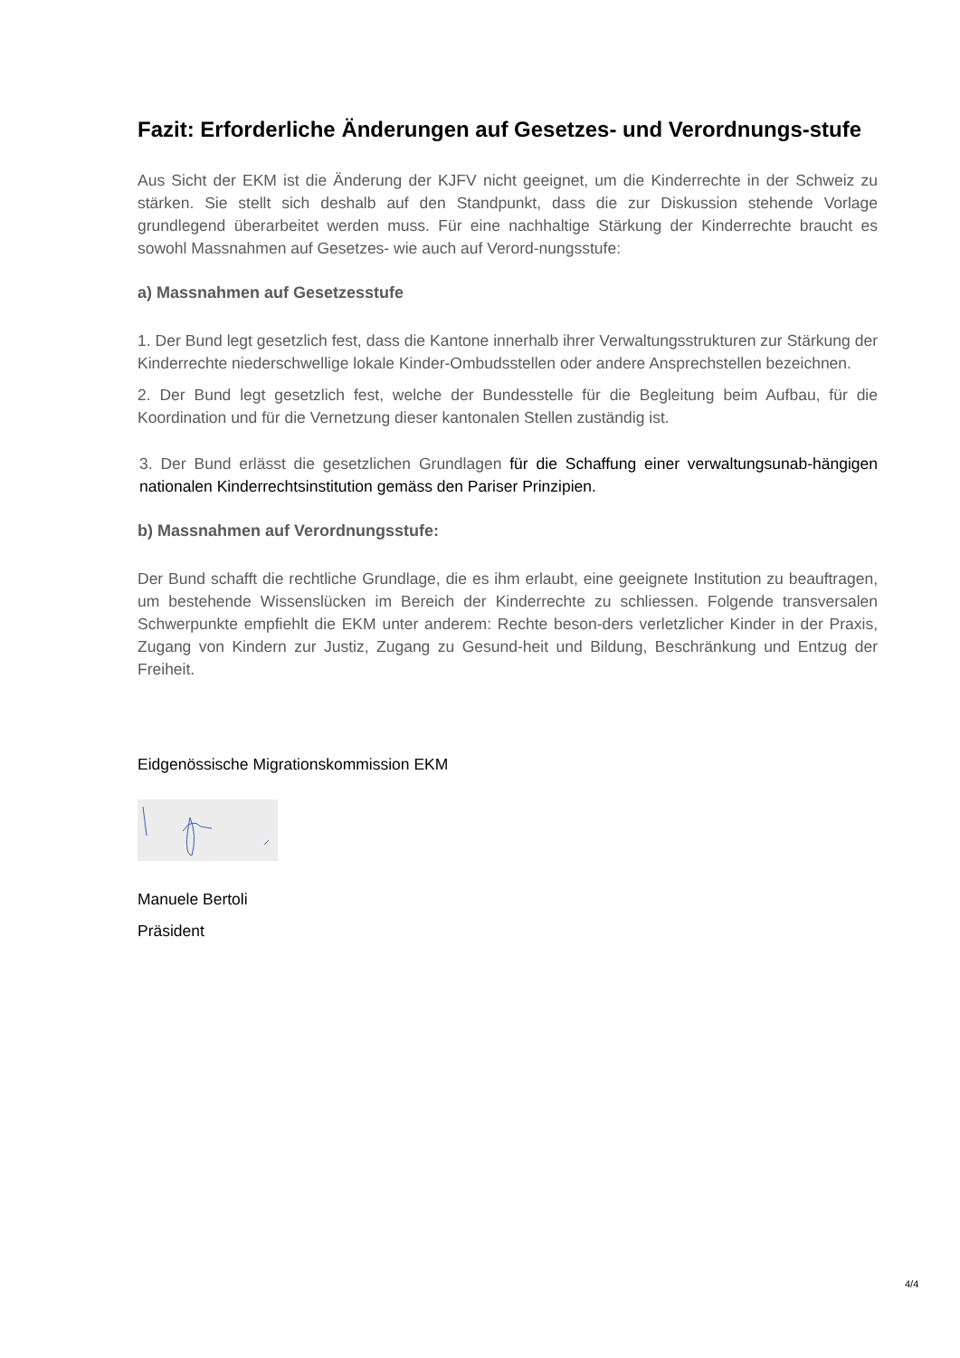Fazit: Erforderliche Änderungen auf Gesetzes- und Verordnungs-stufe
Aus Sicht der EKM ist die Änderung der KJFV nicht geeignet, um die Kinderrechte in der Schweiz zu stärken. Sie stellt sich deshalb auf den Standpunkt, dass die zur Diskussion stehende Vorlage grundlegend überarbeitet werden muss. Für eine nachhaltige Stärkung der Kinderrechte braucht es sowohl Massnahmen auf Gesetzes- wie auch auf Verord-nungsstufe:
a) Massnahmen auf Gesetzesstufe
1. Der Bund legt gesetzlich fest, dass die Kantone innerhalb ihrer Verwaltungsstrukturen zur Stärkung der Kinderrechte niederschwellige lokale Kinder-Ombudsstellen oder andere Ansprechstellen bezeichnen.
2. Der Bund legt gesetzlich fest, welche der Bundesstelle für die Begleitung beim Aufbau, für die Koordination und für die Vernetzung dieser kantonalen Stellen zuständig ist.
3. Der Bund erlässt die gesetzlichen Grundlagen für die Schaffung einer verwaltungsunab-hängigen nationalen Kinderrechtsinstitution gemäss den Pariser Prinzipien.
b) Massnahmen auf Verordnungsstufe:
Der Bund schafft die rechtliche Grundlage, die es ihm erlaubt, eine geeignete Institution zu beauftragen, um bestehende Wissenslücken im Bereich der Kinderrechte zu schliessen. Folgende transversalen Schwerpunkte empfiehlt die EKM unter anderem: Rechte beson-ders verletzlicher Kinder in der Praxis, Zugang von Kindern zur Justiz, Zugang zu Gesund-heit und Bildung, Beschränkung und Entzug der Freiheit.
Eidgenössische Migrationskommission EKM
Manuele Bertoli
Präsident
4/4